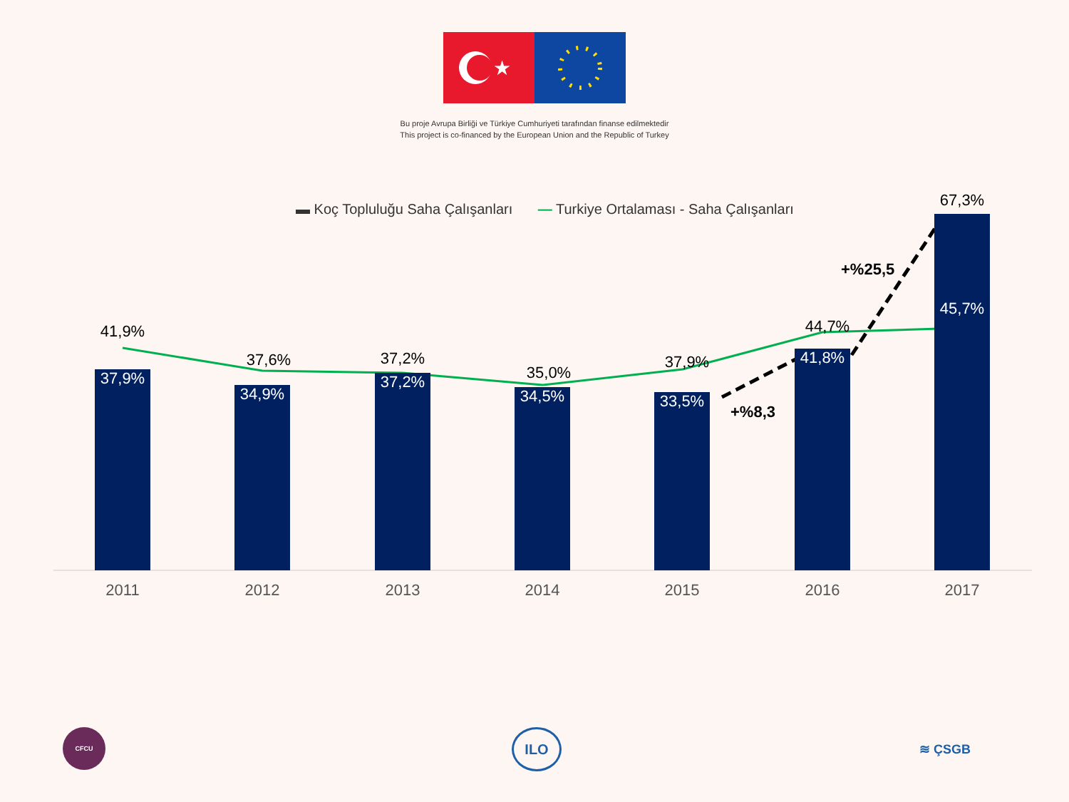★
Bu proje Avrupa Birliği ve Türkiye Cumhuriyeti tarafından finanse edilmektedir
This project is co-financed by the European Union and the Republic of Turkey
▬ Koç Topluluğu Saha Çalışanları — Turkiye Ortalaması - Saha Çalışanları
37,9%
34,9%
37,2%
34,5% 33,5%
41,8%
45,7%
41,9%
37,6% 37,2%
35,0%
37,9%
44,7%
67,3%
+%25,5
+%8,3
2011 2012 2013 2014 2015 2016 2017
CFCU ILO
≋ ÇSGB